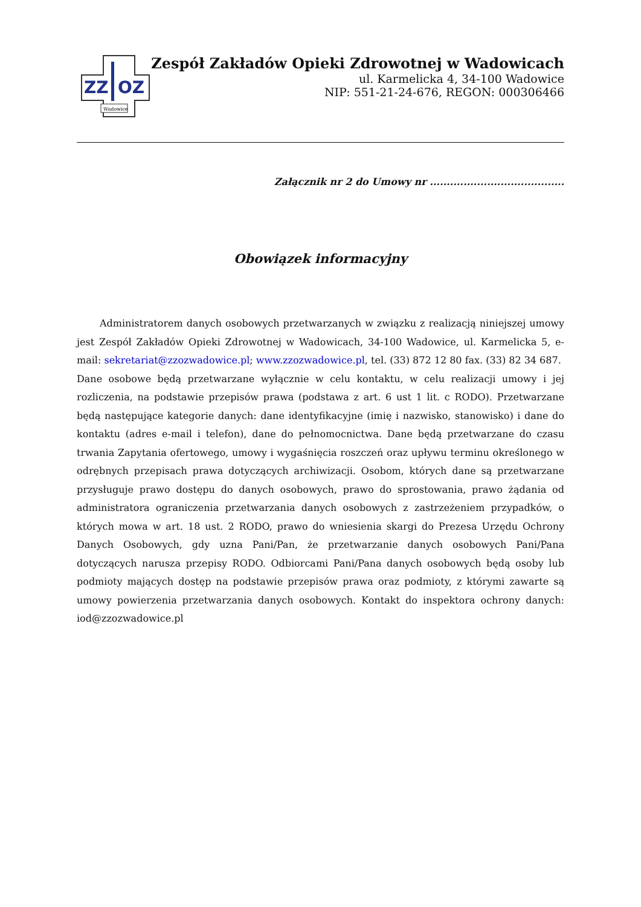ZZ
OZ
Wadowice
Zespół Zakładów Opieki Zdrowotnej w Wadowicach
ul. Karmelicka 4, 34-100 Wadowice
NIP: 551-21-24-676, REGON: 000306466
Załącznik nr 2 do Umowy nr ........................................
Obowiązek informacyjny
Administratorem danych osobowych przetwarzanych w związku z realizacją niniejszej umowy jest Zespół Zakładów Opieki Zdrowotnej w Wadowicach, 34-100 Wadowice, ul. Karmelicka 5, e-mail: sekretariat@zzozwadowice.pl; www.zzozwadowice.pl, tel. (33) 872 12 80 fax. (33) 82 34 687.
Dane osobowe będą przetwarzane wyłącznie w celu kontaktu, w celu realizacji umowy i jej rozliczenia, na podstawie przepisów prawa (podstawa z art. 6 ust 1 lit. c RODO). Przetwarzane będą następujące kategorie danych: dane identyfikacyjne (imię i nazwisko, stanowisko) i dane do kontaktu (adres e-mail i telefon), dane do pełnomocnictwa. Dane będą przetwarzane do czasu trwania Zapytania ofertowego, umowy i wygaśnięcia roszczeń oraz upływu terminu określonego w odrębnych przepisach prawa dotyczących archiwizacji. Osobom, których dane są przetwarzane przysługuje prawo dostępu do danych osobowych, prawo do sprostowania, prawo żądania od administratora ograniczenia przetwarzania danych osobowych z zastrzeżeniem przypadków, o których mowa w art. 18 ust. 2 RODO, prawo do wniesienia skargi do Prezesa Urzędu Ochrony Danych Osobowych, gdy uzna Pani/Pan, że przetwarzanie danych osobowych Pani/Pana dotyczących narusza przepisy RODO. Odbiorcami Pani/Pana danych osobowych będą osoby lub podmioty mających dostęp na podstawie przepisów prawa oraz podmioty, z którymi zawarte są umowy powierzenia przetwarzania danych osobowych. Kontakt do inspektora ochrony danych: iod@zzozwadowice.pl